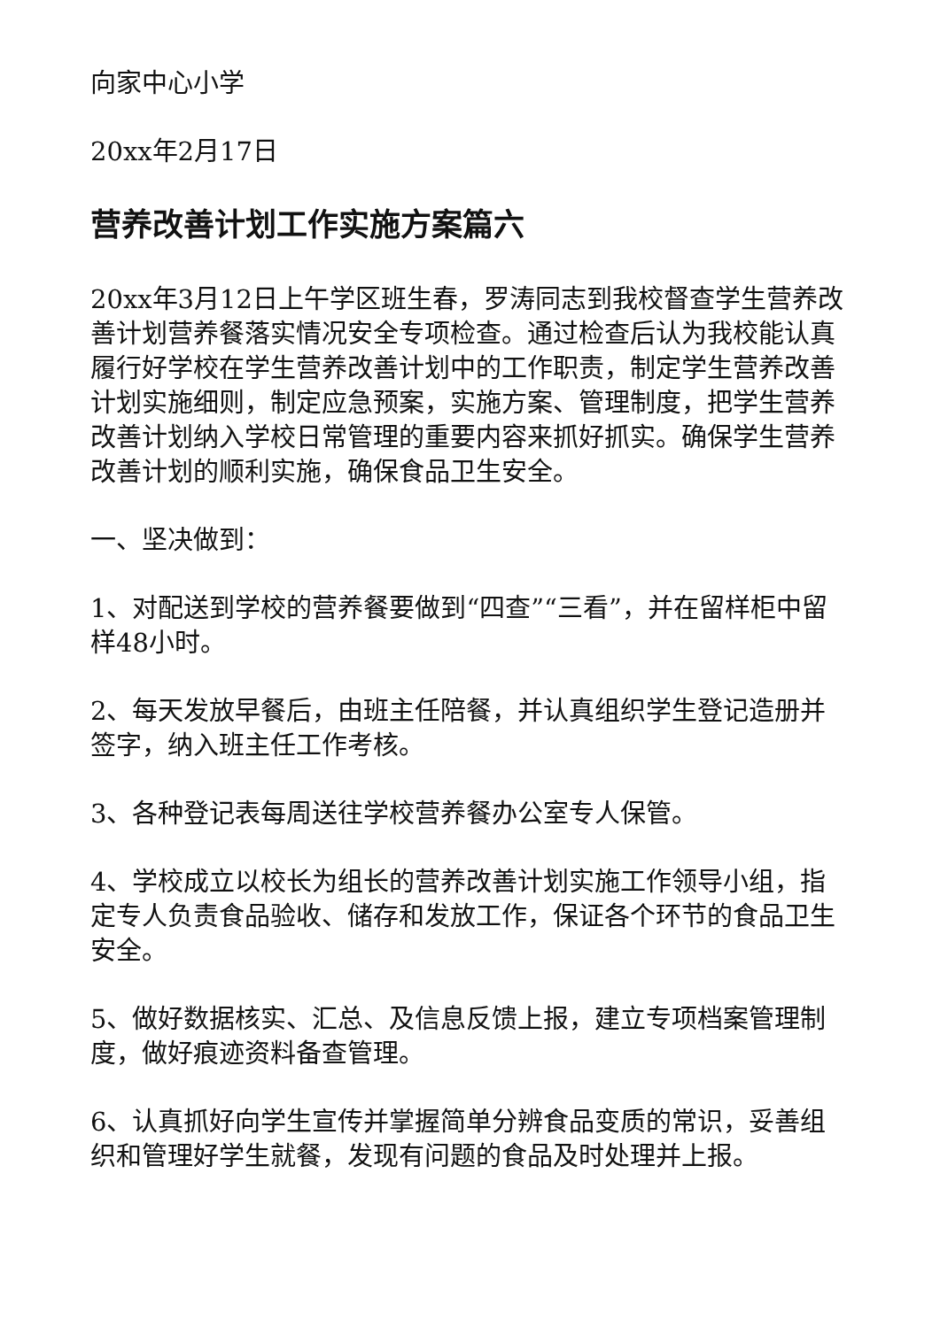向家中心小学
20xx年2月17日
营养改善计划工作实施方案篇六
20xx年3月12日上午学区班生春，罗涛同志到我校督查学生营养改善计划营养餐落实情况安全专项检查。通过检查后认为我校能认真履行好学校在学生营养改善计划中的工作职责，制定学生营养改善计划实施细则，制定应急预案，实施方案、管理制度，把学生营养改善计划纳入学校日常管理的重要内容来抓好抓实。确保学生营养改善计划的顺利实施，确保食品卫生安全。
一、坚决做到：
1、对配送到学校的营养餐要做到“四查”“三看”，并在留样柜中留样48小时。
2、每天发放早餐后，由班主任陪餐，并认真组织学生登记造册并签字，纳入班主任工作考核。
3、各种登记表每周送往学校营养餐办公室专人保管。
4、学校成立以校长为组长的营养改善计划实施工作领导小组，指定专人负责食品验收、储存和发放工作，保证各个环节的食品卫生安全。
5、做好数据核实、汇总、及信息反馈上报，建立专项档案管理制度，做好痕迹资料备查管理。
6、认真抓好向学生宣传并掌握简单分辨食品变质的常识，妥善组织和管理好学生就餐，发现有问题的食品及时处理并上报。